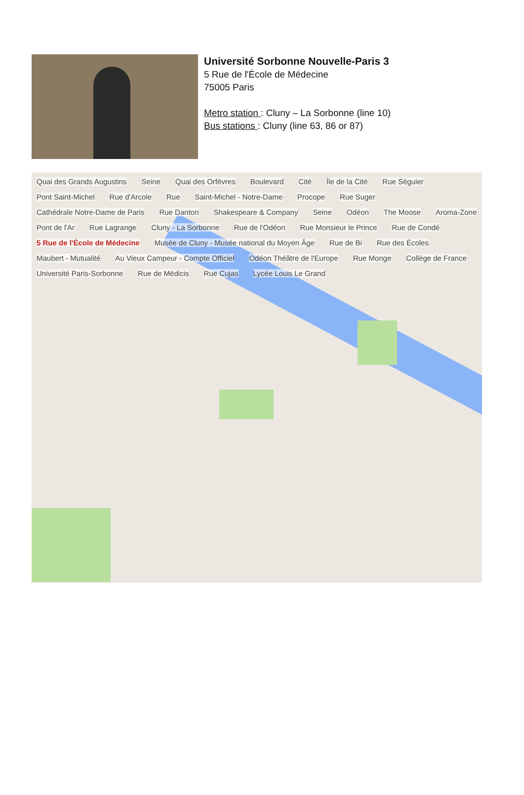Université Sorbonne Nouvelle-Paris 3
5 Rue de l'École de Médecine
75005 Paris
Metro station : Cluny – La Sorbonne (line 10)
Bus stations : Cluny (line 63, 86 or 87)
Quai des Grands Augustins Seine Quai des Orfèvres Boulevard Cité Île de la Cité Rue Séguier Pont Saint-Michel Rue d'Arcole Rue Saint-Michel - Notre-Dame Procope Rue Suger Cathédrale Notre-Dame de Paris Rue Danton Shakespeare & Company Seine Odéon The Moose Aroma-Zone Pont de l'Ar Rue Lagrange Cluny - La Sorbonne Rue de l'Odéon Rue Monsieur le Prince Rue de Condé 5 Rue de l'École de Médecine Musée de Cluny - Musée national du Moyen Âge Rue de Bi Rue des Écoles Maubert - Mutualité Au Vieux Campeur - Compte Officiel Odéon Théâtre de l'Europe Rue Monge Collège de France Université Paris-Sorbonne Rue de Médicis Rue Cujas Lycée Louis Le Grand